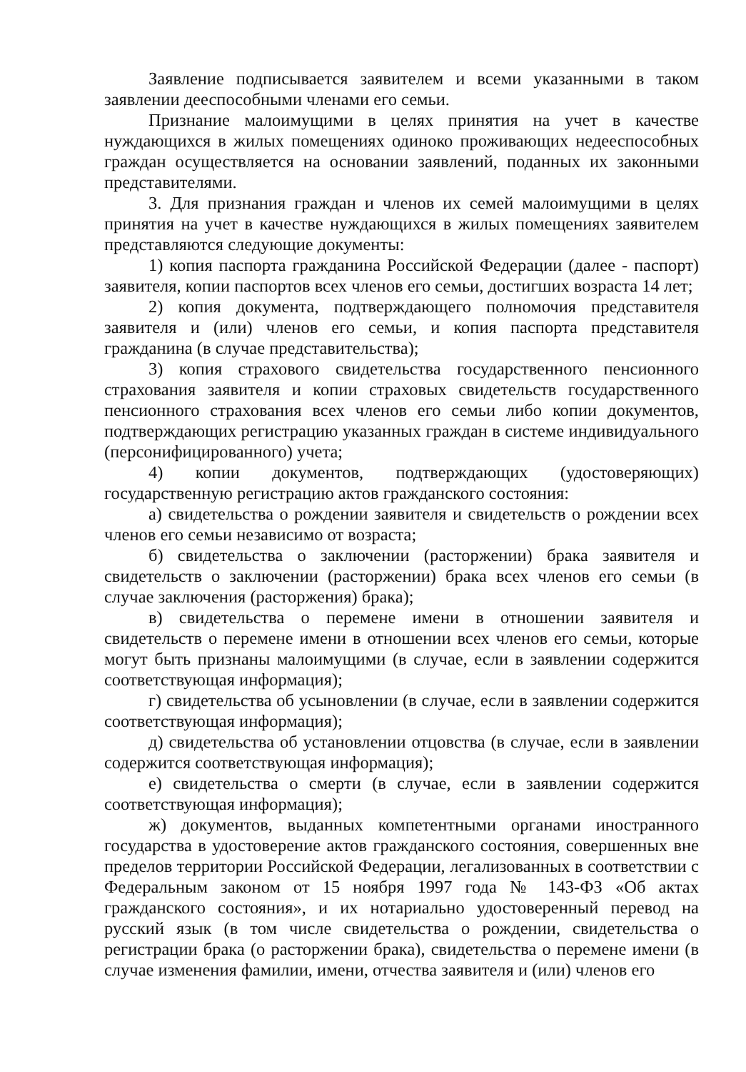Заявление подписывается заявителем и всеми указанными в таком заявлении дееспособными членами его семьи.
Признание малоимущими в целях принятия на учет в качестве нуждающихся в жилых помещениях одиноко проживающих недееспособных граждан осуществляется на основании заявлений, поданных их законными представителями.
3. Для признания граждан и членов их семей малоимущими в целях принятия на учет в качестве нуждающихся в жилых помещениях заявителем представляются следующие документы:
1) копия паспорта гражданина Российской Федерации (далее - паспорт) заявителя, копии паспортов всех членов его семьи, достигших возраста 14 лет;
2) копия документа, подтверждающего полномочия представителя заявителя и (или) членов его семьи, и копия паспорта представителя гражданина (в случае представительства);
3) копия страхового свидетельства государственного пенсионного страхования заявителя и копии страховых свидетельств государственного пенсионного страхования всех членов его семьи либо копии документов, подтверждающих регистрацию указанных граждан в системе индивидуального (персонифицированного) учета;
4) копии документов, подтверждающих (удостоверяющих) государственную регистрацию актов гражданского состояния:
а) свидетельства о рождении заявителя и свидетельств о рождении всех членов его семьи независимо от возраста;
б) свидетельства о заключении (расторжении) брака заявителя и свидетельств о заключении (расторжении) брака всех членов его семьи (в случае заключения (расторжения) брака);
в) свидетельства о перемене имени в отношении заявителя и свидетельств о перемене имени в отношении всех членов его семьи, которые могут быть признаны малоимущими (в случае, если в заявлении содержится соответствующая информация);
г) свидетельства об усыновлении (в случае, если в заявлении содержится соответствующая информация);
д) свидетельства об установлении отцовства (в случае, если в заявлении содержится соответствующая информация);
е) свидетельства о смерти (в случае, если в заявлении содержится соответствующая информация);
ж) документов, выданных компетентными органами иностранного государства в удостоверение актов гражданского состояния, совершенных вне пределов территории Российской Федерации, легализованных в соответствии с Федеральным законом от 15 ноября 1997 года № 143-ФЗ «Об актах гражданского состояния», и их нотариально удостоверенный перевод на русский язык (в том числе свидетельства о рождении, свидетельства о регистрации брака (о расторжении брака), свидетельства о перемене имени (в случае изменения фамилии, имени, отчества заявителя и (или) членов его